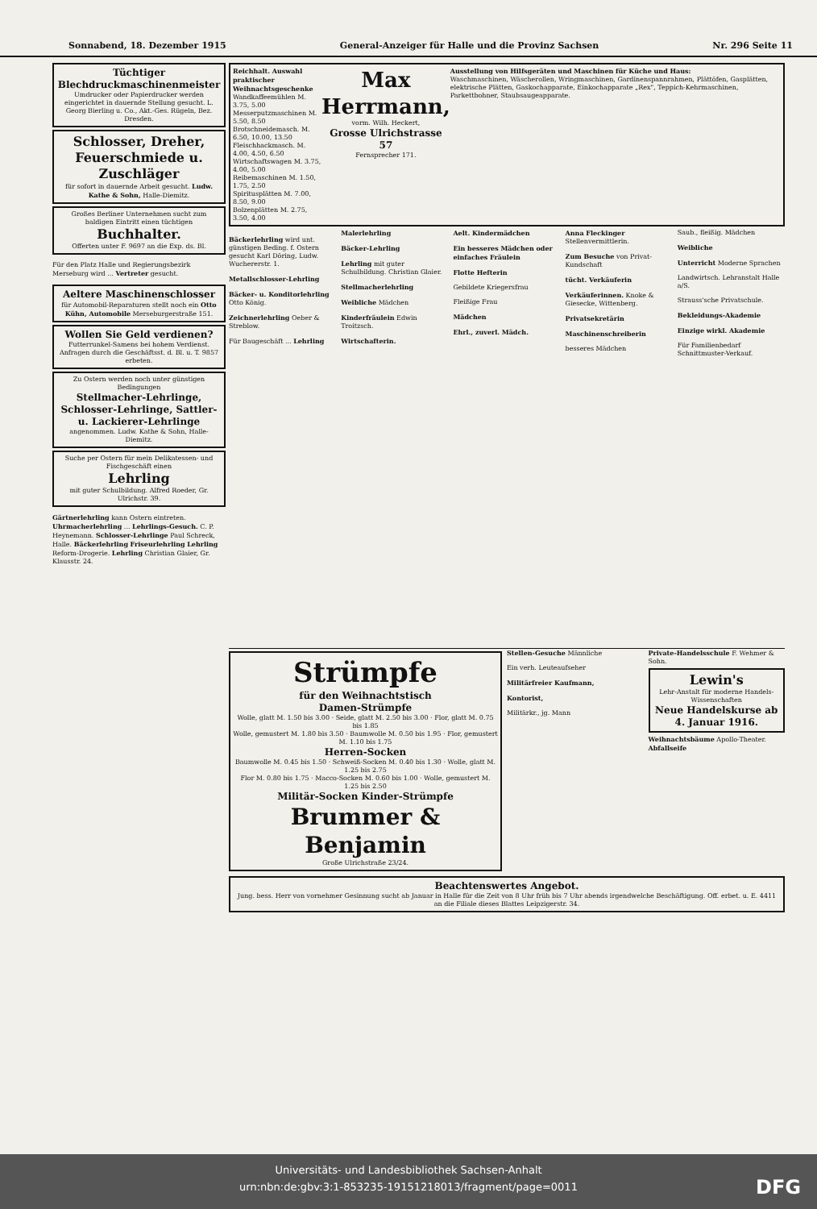Sonnabend, 18. Dezember 1915 General-Anzeiger für Halle und die Provinz Sachsen Nr. 296 Seite 11
Tüchtiger Blechdruckmaschinenmeister
Umdrucker oder Papierdrucker werden eingerichtet in dauernde Stellung gesucht. L. Georg Bierling u. Co., Akt.-Ges. Rügeln, Bez. Dresden.
Schlosser, Dreher, Feuerschmiede u. Zuschläger
für sofort in dauernde Arbeit gesucht. Ludw. Kathe & Sohn, Halle-Diemitz.
Großes Berliner Unternehmen sucht zum baldigen Eintritt einen tüchtigen
Buchhalter.
Offerten unter F. 9697 an die Exp. ds. Bl.
Für den Platz Halle und Regierungsbezirk Merseburg wird ... Vertreter gesucht.
Aeltere Maschinenschlosser
für Automobil-Reparaturen stellt noch ein Otto Kühn, Automobile Merseburgerstraße 151.
Wollen Sie Geld verdienen?
Futterrunkel-Samens bei hohem Verdienst. Anfragen durch die Geschäftsst. d. Bl. u. T. 9857 erbeten.
Zu Ostern werden noch unter günstigen Bedingungen
Stellmacher-Lehrlinge, Schlosser-Lehrlinge, Sattler- u. Lackierer-Lehrlinge
angenommen. Ludw. Kathe & Sohn, Halle-Diemitz.
Suche per Ostern für mein Delikatessen- und Fischgeschäft einen
Lehrling
mit guter Schulbildung. Alfred Roeder, Gr. Ulrichstr. 39.
Gärtnerlehrling kann Ostern eintreten. Uhrmacherlehrling ... Lehrlings-Gesuch. C. P. Heynemann. Schlosser-Lehrlinge Paul Schreck, Halle. Bäckerlehrling Friseurlehrling Lehrling Reform-Drogerie. Lehrling Christian Glaier, Gr. Klausstr. 24.
Reichhalt. Auswahl praktischer Weihnachtsgeschenke
Wandkaffeemühlen M. 3.75, 5.00
Messerputzmaschinen M. 5.50, 8.50
Brotschneidemasch. M. 6.50, 10.00, 13.50
Fleischhackmasch. M. 4.00, 4.50, 6.50
Wirtschaftswagen M. 3.75, 4.00, 5.00
Reibemaschinen M. 1.50, 1.75, 2.50
Spiritusplätten M. 7.00, 8.50, 9.00
Bolzenplätten M. 2.75, 3.50, 4.00
Max Herrmann,
vorm. Wilh. Heckert,
Grosse Ulrichstrasse 57
Fernsprecher 171.
Ausstellung von Hilfsgeräten und Maschinen für Küche und Haus:
Waschmaschinen, Wäscherollen, Wringmaschinen, Gardinenspannrahmen, Plättöfen, Gasplätten, elektrische Plätten, Gaskochapparate, Einkochapparate „Rex", Teppich-Kehrmaschinen, Parkettbohner, Staubsaugeapparate.
Bäckerlehrling wird unt. günstigen Beding. f. Ostern gesucht Karl Döring, Ludw. Wuchererstr. 1.
Metallschlosser-Lehrling
Bäcker- u. Konditorlehrling Otto König.
Zeichnerlehrling Oeber & Streblow.
Für Baugeschäft ... Lehrling
Malerlehrling
Bäcker-Lehrling
Lehrling mit guter Schulbildung. Christian Glaier.
Stellmacherlehrling
Weibliche Mädchen
Kinderfräulein Edwin Troitzsch.
Wirtschafterin.
Aelt. Kindermädchen
Ein besseres Mädchen oder einfaches Fräulein
Flotte Hefterin
Gebildete Kriegersfrau
Fleißige Frau
Mädchen
Ehrl., zuverl. Mädch.
Anna Fleckinger Stellenvermittlerin.
Zum Besuche von Privat-Kundschaft
tücht. Verkäuferin
Verkäuferinnen. Knoke & Giesecke, Wittenberg.
Privatsekretärin
Maschinenschreiberin
besseres Mädchen
Saub., fleißig. Mädchen
Weibliche
Unterricht Moderne Sprachen
Landwirtsch. Lehranstalt Halle a/S.
Strauss'sche Privatschule.
Bekleidungs-Akademie
Einzige wirkl. Akademie
Für Familienbedarf Schnittmuster-Verkauf.
Strümpfe
für den Weihnachtstisch
Damen-Strümpfe
Wolle, glatt M. 1.50 bis 3.00 · Seide, glatt M. 2.50 bis 3.00 · Flor, glatt M. 0.75 bis 1.85
Wolle, gemustert M. 1.80 bis 3.50 · Baumwolle M. 0.50 bis 1.95 · Flor, gemustert M. 1.10 bis 1.75
Herren-Socken
Baumwolle M. 0.45 bis 1.50 · Schweiß-Socken M. 0.40 bis 1.30 · Wolle, glatt M. 1.25 bis 2.75
Flor M. 0.80 bis 1.75 · Macco-Socken M. 0.60 bis 1.00 · Wolle, gemustert M. 1.25 bis 2.50
Militär-Socken Kinder-Strümpfe
Brummer & Benjamin
Große Ulrichstraße 23/24.
Stellen-Gesuche Männliche
Ein verh. Leuteaufseher
Militärfreier Kaufmann,
Kontorist,
Militärkr., jg. Mann
Private-Handelsschule F. Wehmer & Sohn.
Lewin's
Lehr-Anstalt für moderne Handels-Wissenschaften
Neue Handelskurse ab 4. Januar 1916.
Weihnachtsbäume Apollo-Theater. Abfallseife
Beachtenswertes Angebot.
Jung. bess. Herr von vornehmer Gesinnung sucht ab Januar in Halle für die Zeit von 8 Uhr früh bis 7 Uhr abends irgendwelche Beschäftigung. Off. erbet. u. E. 4411 an die Filiale dieses Blattes Leipzigerstr. 34.
Universitäts- und Landesbibliothek Sachsen-Anhalt
urn:nbn:de:gbv:3:1-853235-19151218013/fragment/page=0011
DFG